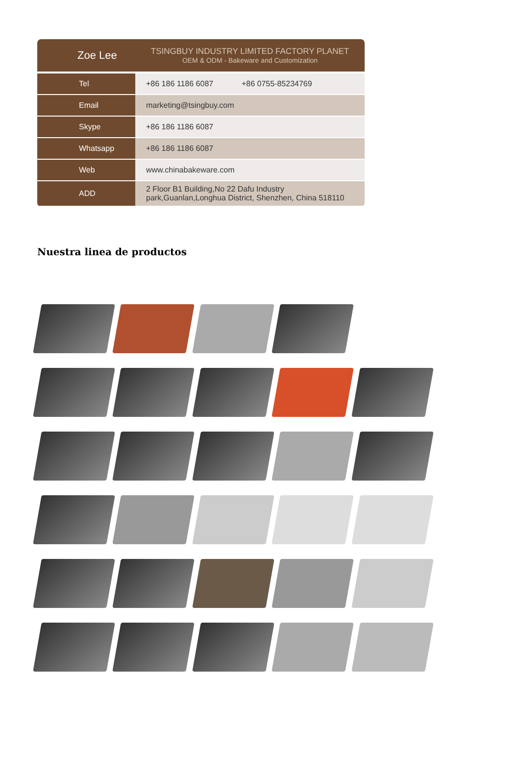Zoe Lee
TSINGBUY INDUSTRY LIMITED FACTORY PLANET
OEM & ODM - Bakeware and Customization
| Tel | +86 186 1186 6087 +86 0755-85234769 |
| Email | marketing@tsingbuy.com |
| Skype | +86 186 1186 6087 |
| Whatsapp | +86 186 1186 6087 |
| Web | www.chinabakeware.com |
| ADD | 2 Floor B1 Building,No 22 Dafu Industry park,Guanlan,Longhua District, Shenzhen, China 518110 |
Nuestra linea de productos